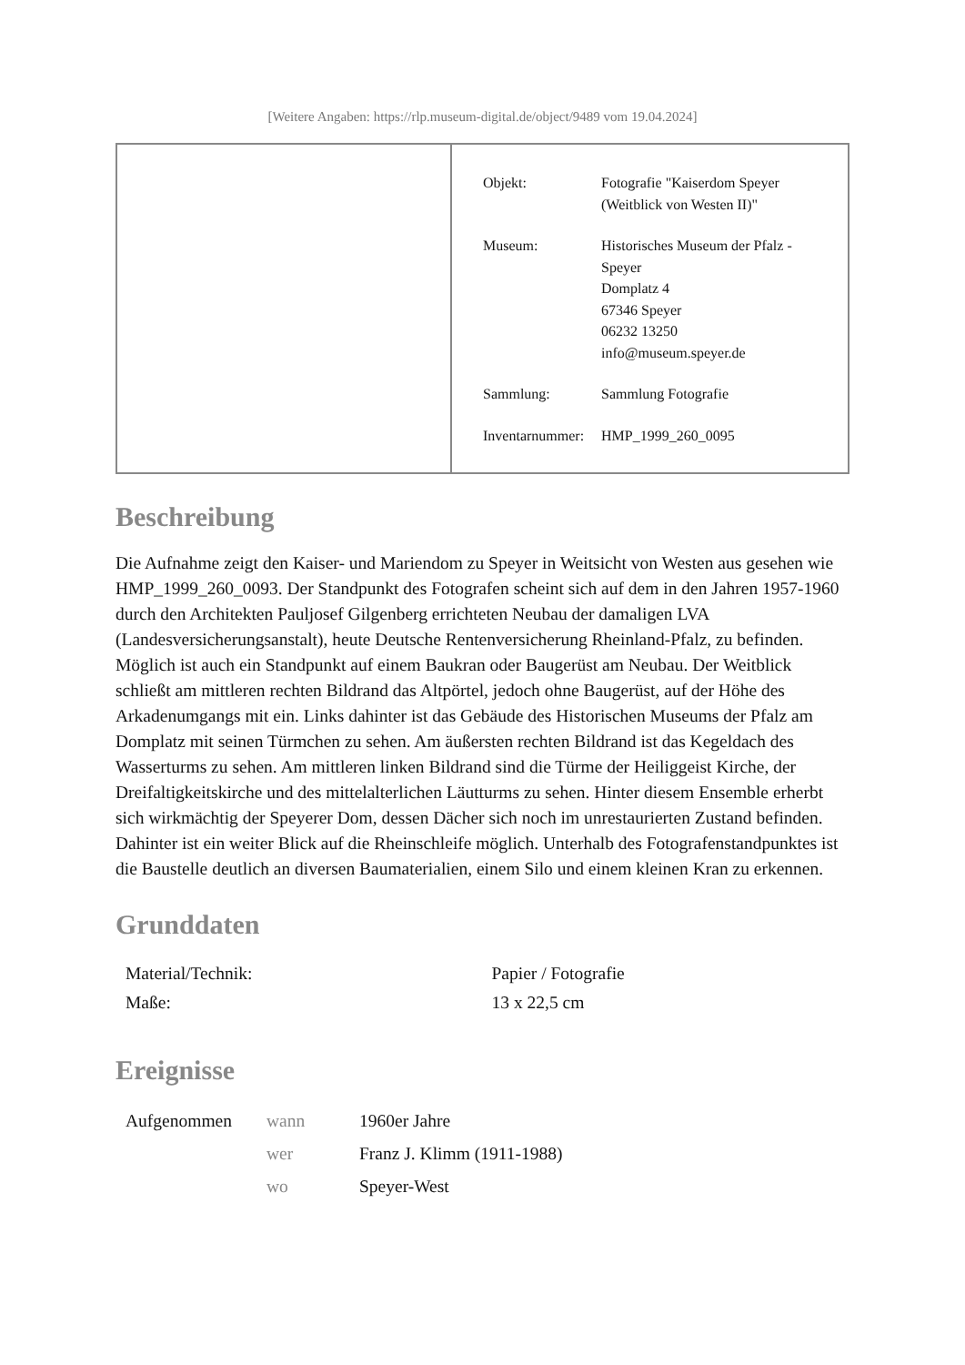[Weitere Angaben: https://rlp.museum-digital.de/object/9489 vom 19.04.2024]
| Objekt: | Fotografie "Kaiserdom Speyer (Weitblick von Westen II)" |
| Museum: | Historisches Museum der Pfalz - Speyer Domplatz 4 67346 Speyer 06232 13250 info@museum.speyer.de |
| Sammlung: | Sammlung Fotografie |
| Inventarnummer: | HMP_1999_260_0095 |
Beschreibung
Die Aufnahme zeigt den Kaiser- und Mariendom zu Speyer in Weitsicht von Westen aus gesehen wie HMP_1999_260_0093. Der Standpunkt des Fotografen scheint sich auf dem in den Jahren 1957-1960 durch den Architekten Pauljosef Gilgenberg errichteten Neubau der damaligen LVA (Landesversicherungsanstalt), heute Deutsche Rentenversicherung Rheinland-Pfalz, zu befinden. Möglich ist auch ein Standpunkt auf einem Baukran oder Baugerüst am Neubau. Der Weitblick schließt am mittleren rechten Bildrand das Altpörtel, jedoch ohne Baugerüst, auf der Höhe des Arkadenumgangs mit ein. Links dahinter ist das Gebäude des Historischen Museums der Pfalz am Domplatz mit seinen Türmchen zu sehen. Am äußersten rechten Bildrand ist das Kegeldach des Wasserturms zu sehen. Am mittleren linken Bildrand sind die Türme der Heiliggeist Kirche, der Dreifaltigkeitskirche und des mittelalterlichen Läutturms zu sehen. Hinter diesem Ensemble erherbt sich wirkmächtig der Speyerer Dom, dessen Dächer sich noch im unrestaurierten Zustand befinden. Dahinter ist ein weiter Blick auf die Rheinschleife möglich. Unterhalb des Fotografenstandpunktes ist die Baustelle deutlich an diversen Baumaterialien, einem Silo und einem kleinen Kran zu erkennen.
Grunddaten
| Material/Technik: | Papier / Fotografie |
| Maße: | 13 x 22,5 cm |
Ereignisse
| Aufgenommen | wann | 1960er Jahre |
| | wer | Franz J. Klimm (1911-1988) |
| | wo | Speyer-West |